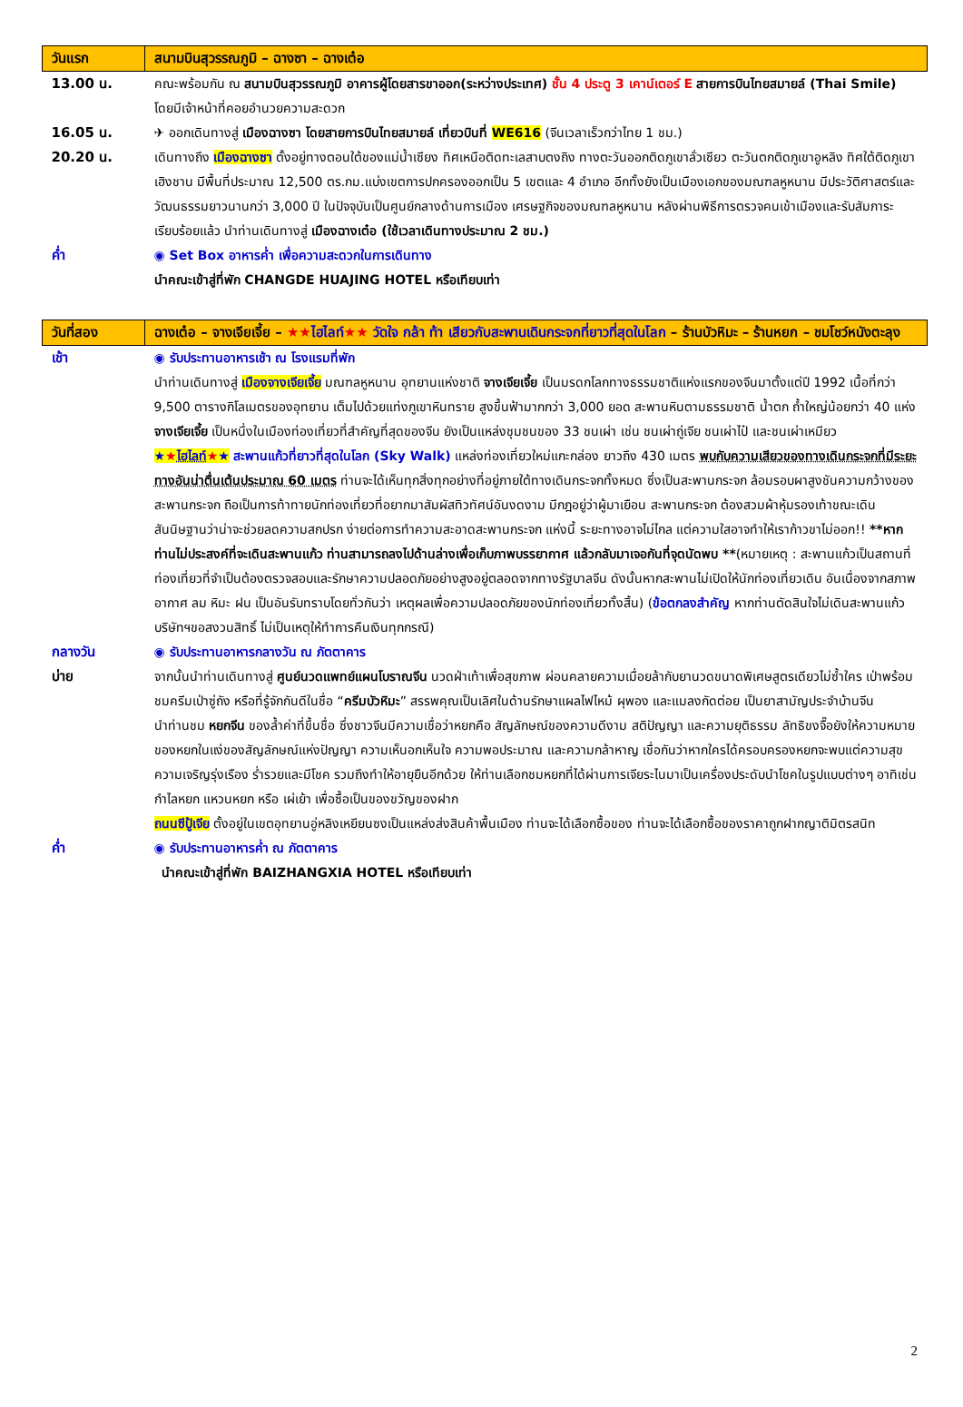| วันแรก | สนามบินสุวรรณภูมิ – ฉางซา – ฉางเต๋อ |
| 13.00 น. | คณะพร้อมกัน ณ สนามบินสุวรรณภูมิ อาคารผู้โดยสารขาออก(ระหว่างประเทศ) ชั้น 4 ประตู 3 เคาน์เตอร์ E สายการบินไทยสมายล์ (Thai Smile) โดยมีเจ้าหน้าที่คอยอำนวยความสะดวก |
| 16.05 น. | ✈ ออกเดินทางสู่ เมืองฉางซา โดยสายการบินไทยสมายล์ เที่ยวบินที่ WE616 (จีนเวลาเร็วกว่าไทย 1 ชม.) |
| 20.20 น. | เดินทางถึง เมืองฉางซา ตั้งอยู่ทางตอนใต้ของแม่น้ำเซียง ทิศเหนือติดทะเลสาบตงถิง ทางตะวันออกติดภูเขาลั่วเซียว ตะวันตกติดภูเขาอูหลิง ทิศใต้ติดภูเขาเฮิงชาน มีพื้นที่ประมาณ 12,500 ตร.กม.แบ่งเขตการปกครองออกเป็น 5 เขตและ 4 อำเภอ อีกทั้งยังเป็นเมืองเอกของมณฑลหูหนาน มีประวัติศาสตร์และวัฒนธรรมยาวนานกว่า 3,000 ปี ในปัจจุบันเป็นศูนย์กลางด้านการเมือง เศรษฐกิจของมณฑลหูหนาน หลังผ่านพิธีการตรวจคนเข้าเมืองและรับสัมภาระเรียบร้อยแล้ว นำท่านเดินทางสู่ เมืองฉางเต๋อ (ใช้เวลาเดินทางประมาณ 2 ชม.) |
| ค่ำ | ◉ Set Box อาหารค่ำ เพื่อความสะดวกในการเดินทาง นำคณะเข้าสู่ที่พัก CHANGDE HUAJING HOTEL หรือเทียบเท่า |
| วันที่สอง | ฉางเต๋อ – จางเจียเจี้ย – ★★ ไฮไลท์ ★★ วัดใจ กล้า ท้า เสียวกับสะพานเดินกระจกที่ยาวที่สุดในโลก – ร้านบัวหิมะ – ร้านหยก – ชมโชว์หนังตะลุง |
| เช้า | ◉ รับประทานอาหารเช้า ณ โรงแรมที่พัก นำท่านเดินทางสู่ เมืองจางเจียเจี้ย มณฑลหูหนาน อุทยานแห่งชาติ จางเจียเจี้ย เป็นมรดกโลกทางธรรมชาติแห่งแรกของจีนมาตั้งแต่ปี 1992 เนื้อที่กว่า 9,500 ตารางกิโลเมตรของอุทยาน เต็มไปด้วยแท่งภูเขาหินทราย สูงขึ้นฟ้ามากกว่า 3,000 ยอด สะพานหินตามธรรมชาติ น้ำตก ถ้ำใหญ่น้อยกว่า 40 แห่ง จางเจียเจี้ย เป็นหนึ่งในเมืองท่องเที่ยวที่สำคัญที่สุดของจีน ยังเป็นแหล่งชุมชนของ 33 ชนเผ่า เช่น ชนเผ่าถู่เจีย ชนเผ่าไป๋ และชนเผ่าเหมียว ★ ★ ไฮไลท์ ★ ★ สะพานแก้วที่ยาวที่สุดในโลก (Sky Walk) แหล่งท่องเที่ยวใหม่แกะกล่อง ยาวถึง 430 เมตร พบกับความเสียวของทางเดินกระจกที่มีระยะทางอันน่าตื่นเต้นประมาณ 60 เมตร ท่านจะได้เห็นทุกสิ่งทุกอย่างที่อยู่ภายใต้ทางเดินกระจกทั้งหมด ซึ่งเป็นสะพานกระจก ล้อมรอบผาสูงชันความกว้างของสะพานกระจก ถือเป็นการท้าทายนักท่องเที่ยวที่อยากมาสัมผัสทิวทัศน์อันงดงาม มีกฎอยู่ว่าผู้มาเยือน สะพานกระจก ต้องสวมผ้าหุ้มรองเท้าขณะเดิน สันนิษฐานว่าน่าจะช่วยลดความสกปรก ง่ายต่อการทำความสะอาดสะพานกระจก แห่งนี้ ระยะทางอาจไม่ไกล แต่ความใสอาจทำให้เราก้าวขาไม่ออก!! **หากท่านไม่ประสงค์ที่จะเดินสะพานแก้ว ท่านสามารถลงไปด้านล่างเพื่อเก็บภาพบรรยากาศ แล้วกลับมาเจอกันที่จุดนัดพบ ** (หมายเหตุ : สะพานแก้วเป็นสถานที่ท่องเที่ยวที่จำเป็นต้องตรวจสอบและรักษาความปลอดภัยอย่างสูงอยู่ตลอดจากทางรัฐบาลจีน ดังนั้นหากสะพานไม่เปิดให้นักท่องเที่ยวเดิน อันเนื่องจากสภาพอากาศ ลม หิมะ ฝน เป็นอันรับทราบโดยทั่วกันว่า เหตุผลเพื่อความปลอดภัยของนักท่องเที่ยวทั้งสิ้น) ( ข้อตกลงสำคัญ หากท่านตัดสินใจไม่เดินสะพานแก้ว บริษัทฯขอสงวนสิทธิ์ ไม่เป็นเหตุให้ทำการคืนเงินทุกกรณี) |
| กลางวัน | ◉ รับประทานอาหารกลางวัน ณ ภัตตาคาร |
| บ่าย | จากนั้นนำท่านเดินทางสู่ ศูนย์นวดแพทย์แผนโบราณจีน นวดฝ่าเท้าเพื่อสุขภาพ ผ่อนคลายความเมื่อยล้ากับยานวดขนาดพิเศษสูตรเดียวไม่ซ้ำใคร เป่าพร้อมชมครีมเป่าซู่ถัง หรือที่รู้จักกันดีในชื่อ “ ครีมบัวหิมะ ” สรรพคุณเป็นเลิศในด้านรักษาแผลไฟไหม้ ผุพอง และแมลงกัดต่อย เป็นยาสามัญประจำบ้านจีน นำท่านชม หยกจีน ของล้ำค่าที่ขึ้นชื่อ ซึ่งชาวจีนมีความเชื่อว่าหยกคือ สัญลักษณ์ของความดีงาม สติปัญญา และความยุติธรรม ลัทธิขงจื๊อยังให้ความหมายของหยกในแง่ของสัญลักษณ์แห่งปัญญา ความเห็นอกเห็นใจ ความพอประมาณ และความกล้าหาญ เชื่อกันว่าหากใครได้ครอบครองหยกจะพบแต่ความสุข ความเจริญรุ่งเรือง ร่ำรวยและมีโชค รวมถึงทำให้อายุยืนอีกด้วย ให้ท่านเลือกชมหยกที่ได้ผ่านการเจียระไนมาเป็นเครื่องประดับนำโชคในรูปแบบต่างๆ อาทิเช่น กำไลหยก แหวนหยก หรือ เผ่เย้า เพื่อซื้อเป็นของขวัญของฝาก ถนนซีปู้เจีย ตั้งอยู่ในเขตอุทยานอู่หลิงเหยียนซงเป็นแหล่งส่งสินค้าพื้นเมือง ท่านจะได้เลือกซื้อของ ท่านจะได้เลือกซื้อของราคาถูกฝากญาติมิตรสนิท |
| ค่ำ | ◉ รับประทานอาหารค่ำ ณ ภัตตาคาร นำคณะเข้าสู่ที่พัก BAIZHANGXIA HOTEL หรือเทียบเท่า |
2